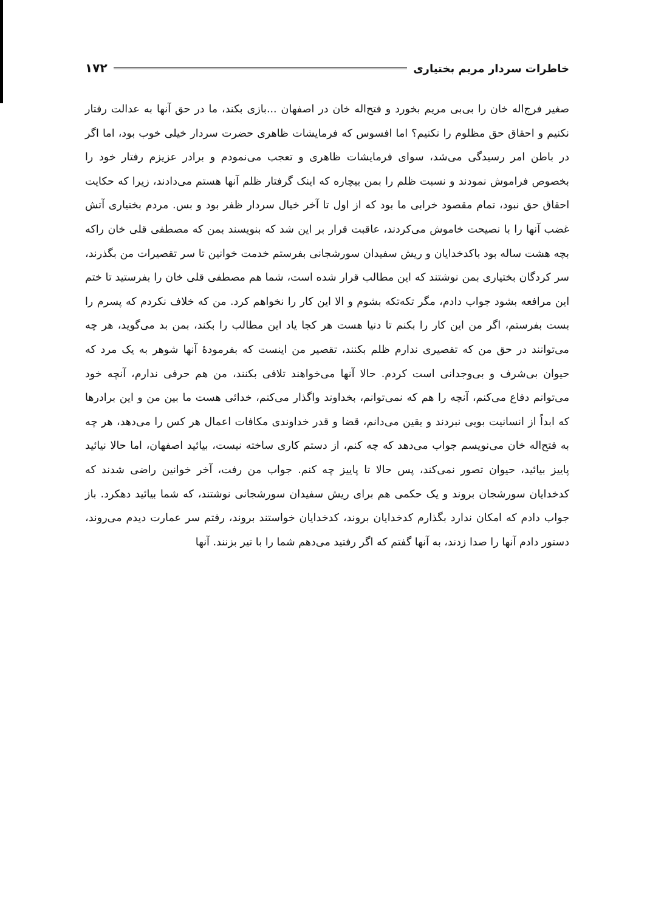خاطرات سردار مریم بختیاری ۱۷۲
صغیر فرج‌اله خان را بی‌بی مریم بخورد و فتح‌اله خان در اصفهان ...بازی بکند، ما در حق آنها به عدالت رفتار نکنیم و احقاق حق مظلوم را نکنیم؟ اما افسوس که فرمایشات ظاهری حضرت سردار خیلی خوب بود، اما اگر در باطن امر رسیدگی می‌شد، سوای فرمایشات ظاهری و تعجب می‌نمودم و برادر عزیزم رفتار خود را بخصوص فراموش نمودند و نسبت ظلم را بمن بیچاره که اینک گرفتار ظلم آنها هستم می‌دادند، زیرا که حکایت احقاق حق نبود، تمام مقصود خرابی ما بود که از اول تا آخر خیال سردار ظفر بود و بس. مردم بختیاری آتش غضب آنها را با نصیحت خاموش می‌کردند، عاقبت قرار بر این شد که بنویسند بمن که مصطفی قلی خان راکه بچه هشت ساله بود باکدخدایان و ریش سفیدان سورشجانی بفرستم خدمت خوانین تا سر تقصیرات من بگذرند، سر کردگان بختیاری بمن نوشتند که این مطالب قرار شده است، شما هم مصطفی قلی خان را بفرستید تا ختم این مرافعه بشود جواب دادم، مگر تکه‌تکه بشوم و الا این کار را نخواهم کرد. من که خلاف نکردم که پسرم را بست بفرستم، اگر من این کار را بکنم تا دنیا هست هر کجا یاد این مطالب را بکند، بمن بد می‌گوید، هر چه می‌توانند در حق من که تقصیری ندارم ظلم بکنند، تقصیر من اینست که بفرمودهٔ آنها شوهر به یک مرد که حیوان بی‌شرف و بی‌وجدانی است کردم. حالا آنها می‌خواهند تلافی بکنند، من هم حرفی ندارم، آنچه خود می‌توانم دفاع می‌کنم، آنچه را هم که نمی‌توانم، بخداوند واگذار می‌کنم، خدائی هست ما بین من و این برادرها که ابداً از انسانیت بویی نبردند و یقین می‌دانم، قضا و قدر خداوندی مکافات اعمال هر کس را می‌دهد، هر چه به فتح‌اله خان می‌نویسم جواب می‌دهد که چه کنم، از دستم کاری ساخته نیست، بیائید اصفهان، اما حالا نیائید پاییز بیائید، حیوان تصور نمی‌کند، پس حالا تا پاییز چه کنم. جواب من رفت، آخر خوانین راضی شدند که کدخدایان سورشجان بروند و یک حکمی هم برای ریش سفیدان سورشجانی نوشتند، که شما بیائید دهکرد. باز جواب دادم که امکان ندارد بگذارم کدخدایان بروند، کدخدایان خواستند بروند، رفتم سر عمارت دیدم می‌روند، دستور دادم آنها را صدا زدند، به آنها گفتم که اگر رفتید می‌دهم شما را با تیر بزنند. آنها